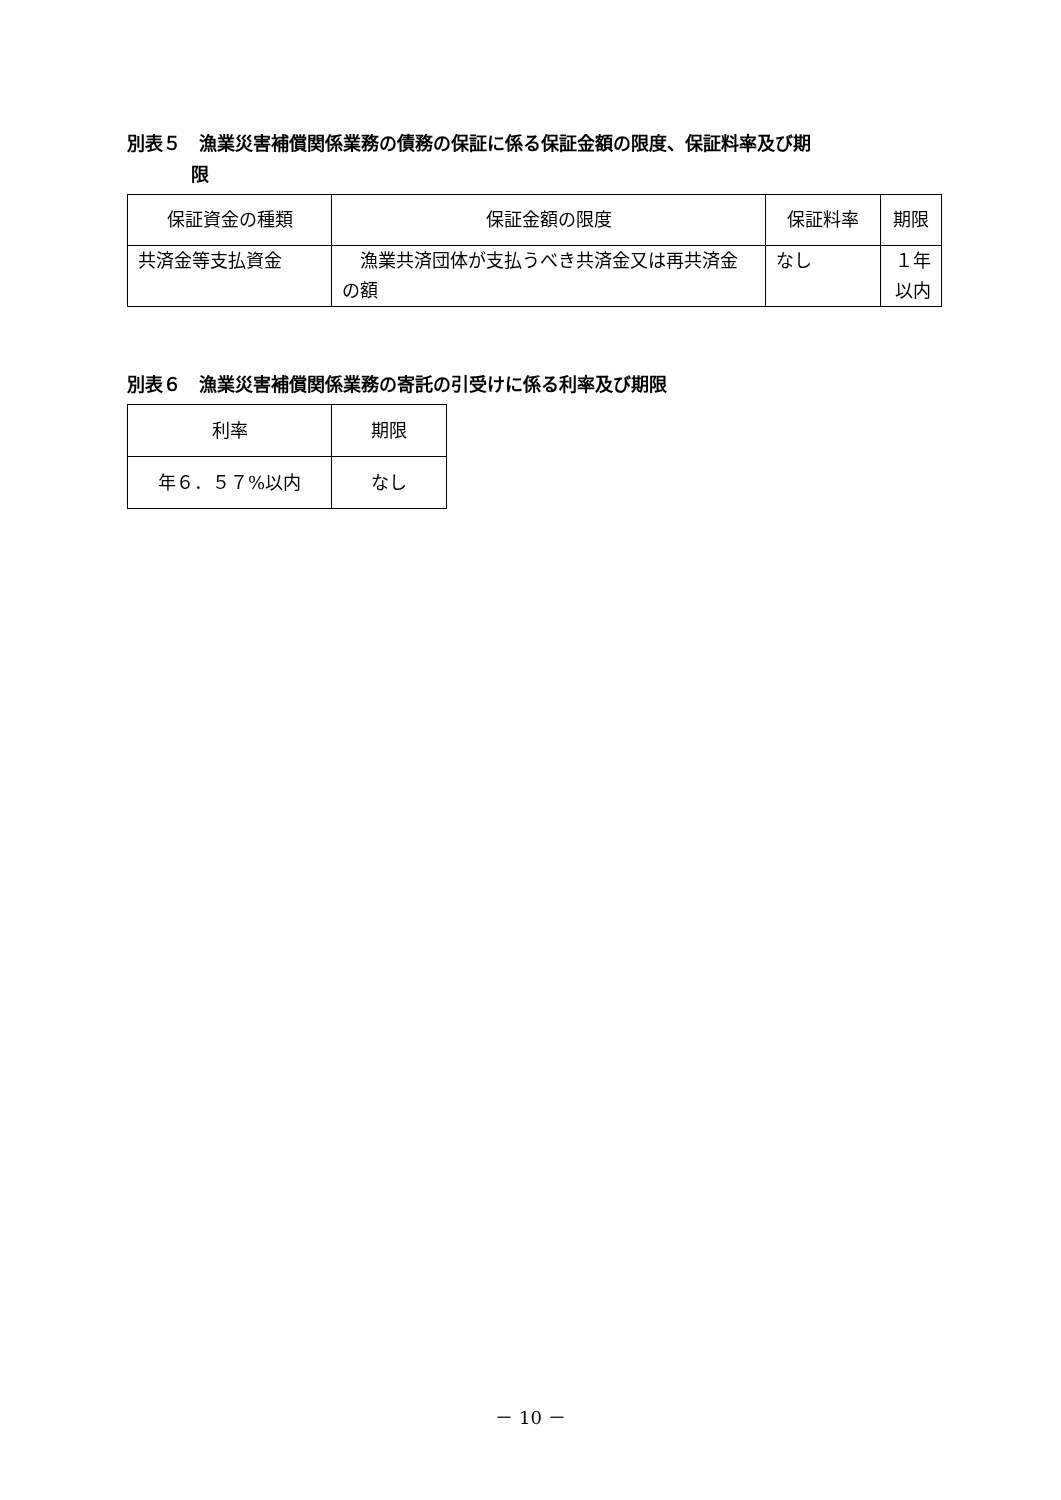別表５　漁業災害補償関係業務の債務の保証に係る保証金額の限度、保証料率及び期
限
| 保証資金の種類 | 保証金額の限度 | 保証料率 | 期限 |
| --- | --- | --- | --- |
| 共済金等支払資金 | 漁業共済団体が支払うべき共済金又は再共済金の額 | なし | １年以内 |
別表６　漁業災害補償関係業務の寄託の引受けに係る利率及び期限
| 利率 | 期限 |
| --- | --- |
| 年６．５７%以内 | なし |
－ 10 －